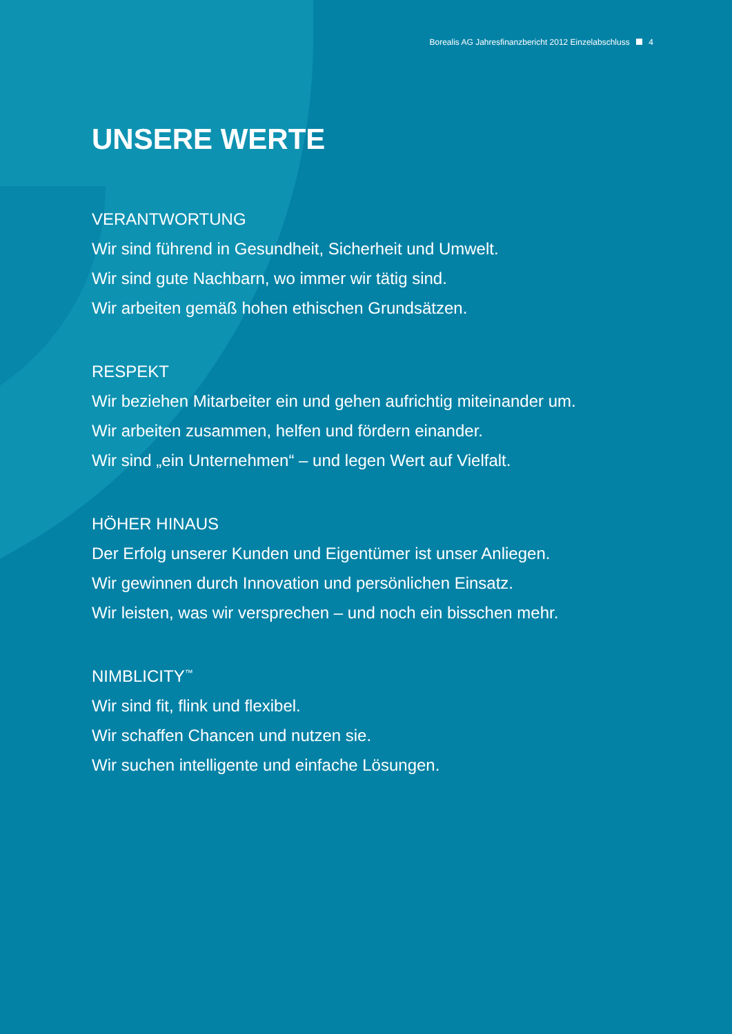Borealis AG Jahresfinanzbericht 2012 Einzelabschluss 4
UNSERE WERTE
VERANTWORTUNG
Wir sind führend in Gesundheit, Sicherheit und Umwelt.
Wir sind gute Nachbarn, wo immer wir tätig sind.
Wir arbeiten gemäß hohen ethischen Grundsätzen.
RESPEKT
Wir beziehen Mitarbeiter ein und gehen aufrichtig miteinander um.
Wir arbeiten zusammen, helfen und fördern einander.
Wir sind „ein Unternehmen“ – und legen Wert auf Vielfalt.
HÖHER HINAUS
Der Erfolg unserer Kunden und Eigentümer ist unser Anliegen.
Wir gewinnen durch Innovation und persönlichen Einsatz.
Wir leisten, was wir versprechen – und noch ein bisschen mehr.
NIMBLICITY<sup>™</sup>
Wir sind fit, flink und flexibel.
Wir schaffen Chancen und nutzen sie.
Wir suchen intelligente und einfache Lösungen.